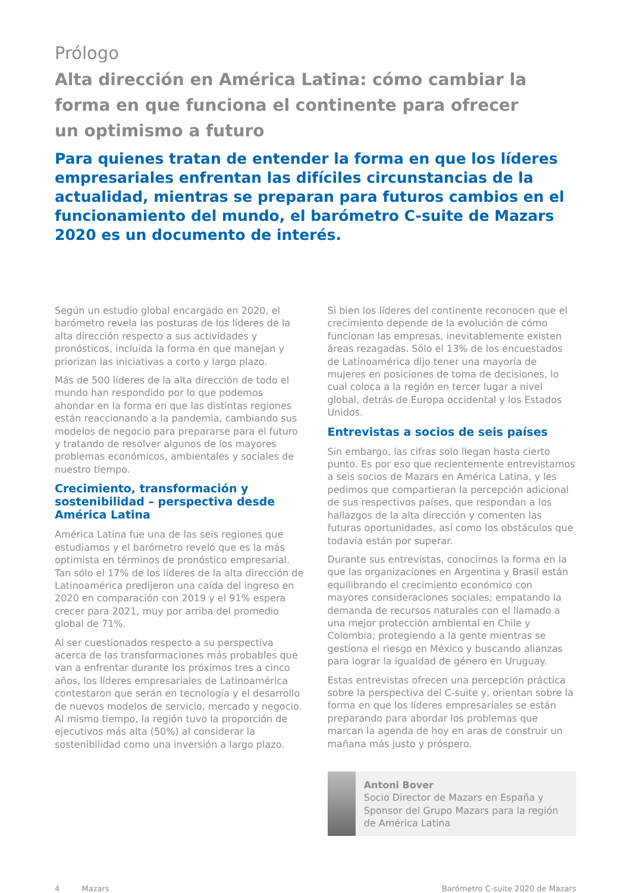Prólogo
Alta dirección en América Latina: cómo cambiar la
forma en que funciona el continente para ofrecer
un optimismo a futuro
Para quienes tratan de entender la forma en que los líderes empresariales enfrentan las difíciles circunstancias de la actualidad, mientras se preparan para futuros cambios en el funcionamiento del mundo, el barómetro C-suite de Mazars 2020 es un documento de interés.
Según un estudio global encargado en 2020, el barómetro revela las posturas de los líderes de la alta dirección respecto a sus actividades y pronósticos, incluida la forma en que manejan y priorizan las iniciativas a corto y largo plazo.
Más de 500 líderes de la alta dirección de todo el mundo han respondido por lo que podemos ahondar en la forma en que las distintas regiones están reaccionando a la pandemia, cambiando sus modelos de negocio para prepararse para el futuro y tratando de resolver algunos de los mayores problemas económicos, ambientales y sociales de nuestro tiempo.
Crecimiento, transformación y sostenibilidad – perspectiva desde América Latina
América Latina fue una de las seis regiones que estudiamos y el barómetro reveló que es la más optimista en términos de pronóstico empresarial. Tan sólo el 17% de los líderes de la alta dirección de Latinoamérica predijeron una caída del ingreso en 2020 en comparación con 2019 y el 91% espera crecer para 2021, muy por arriba del promedio global de 71%.
Al ser cuestionados respecto a su perspectiva acerca de las transformaciones más probables que van a enfrentar durante los próximos tres a cinco años, los líderes empresariales de Latinoamérica contestaron que serán en tecnología y el desarrollo de nuevos modelos de servicio, mercado y negocio. Al mismo tiempo, la región tuvo la proporción de ejecutivos más alta (50%) al considerar la sostenibilidad como una inversión a largo plazo.
Si bien los líderes del continente reconocen que el crecimiento depende de la evolución de cómo funcionan las empresas, inevitablemente existen áreas rezagadas. Sólo el 13% de los encuestados de Latinoamérica dijo tener una mayoría de mujeres en posiciones de toma de decisiones, lo cual coloca a la región en tercer lugar a nivel global, detrás de Europa occidental y los Estados Unidos.
Entrevistas a socios de seis países
Sin embargo, las cifras solo llegan hasta cierto punto. Es por eso que recientemente entrevistamos a seis socios de Mazars en América Latina, y les pedimos que compartieran la percepción adicional de sus respectivos países, que respondan a los hallazgos de la alta dirección y comenten las futuras oportunidades, así como los obstáculos que todavía están por superar.
Durante sus entrevistas, conocimos la forma en la que las organizaciones en Argentina y Brasil están equilibrando el crecimiento económico con mayores consideraciones sociales; empatando la demanda de recursos naturales con el llamado a una mejor protección ambiental en Chile y Colombia; protegiendo a la gente mientras se gestiona el riesgo en México y buscando alianzas para lograr la igualdad de género en Uruguay.
Estas entrevistas ofrecen una percepción práctica sobre la perspectiva del C-suite y, orientan sobre la forma en que los líderes empresariales se están preparando para abordar los problemas que marcan la agenda de hoy en aras de construir un mañana más justo y próspero.
Antoni Bover
Socio Director de Mazars en España y Sponsor del Grupo Mazars para la región de América Latina
4 Mazars Barómetro C-suite 2020 de Mazars